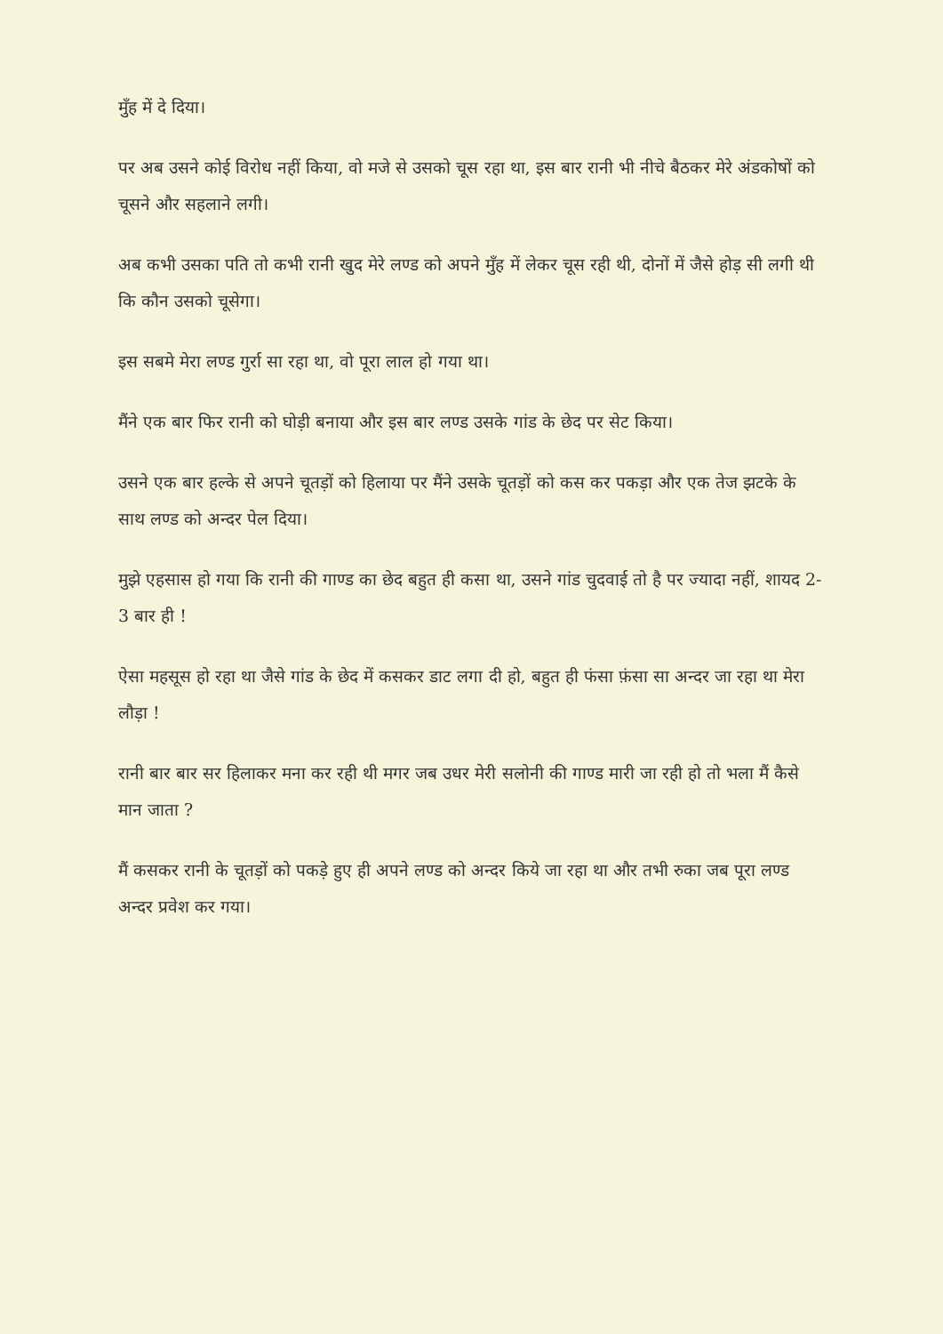मुँह में दे दिया।
पर अब उसने कोई विरोध नहीं किया, वो मजे से उसको चूस रहा था, इस बार रानी भी नीचे बैठकर मेरे अंडकोषों को चूसने और सहलाने लगी।
अब कभी उसका पति तो कभी रानी खुद मेरे लण्ड को अपने मुँह में लेकर चूस रही थी, दोनों में जैसे होड़ सी लगी थी कि कौन उसको चूसेगा।
इस सबमे मेरा लण्ड गुर्रा सा रहा था, वो पूरा लाल हो गया था।
मैंने एक बार फिर रानी को घोड़ी बनाया और इस बार लण्ड उसके गांड के छेद पर सेट किया।
उसने एक बार हल्के से अपने चूतड़ों को हिलाया पर मैंने उसके चूतड़ों को कस कर पकड़ा और एक तेज झटके के साथ लण्ड को अन्दर पेल दिया।
मुझे एहसास हो गया कि रानी की गाण्ड का छेद बहुत ही कसा था, उसने गांड चुदवाई तो है पर ज्यादा नहीं, शायद 2-3 बार ही !
ऐसा महसूस हो रहा था जैसे गांड के छेद में कसकर डाट लगा दी हो, बहुत ही फंसा फ़ंसा सा अन्दर जा रहा था मेरा लौड़ा !
रानी बार बार सर हिलाकर मना कर रही थी मगर जब उधर मेरी सलोनी की गाण्ड मारी जा रही हो तो भला मैं कैसे मान जाता ?
मैं कसकर रानी के चूतड़ों को पकड़े हुए ही अपने लण्ड को अन्दर किये जा रहा था और तभी रुका जब पूरा लण्ड अन्दर प्रवेश कर गया।